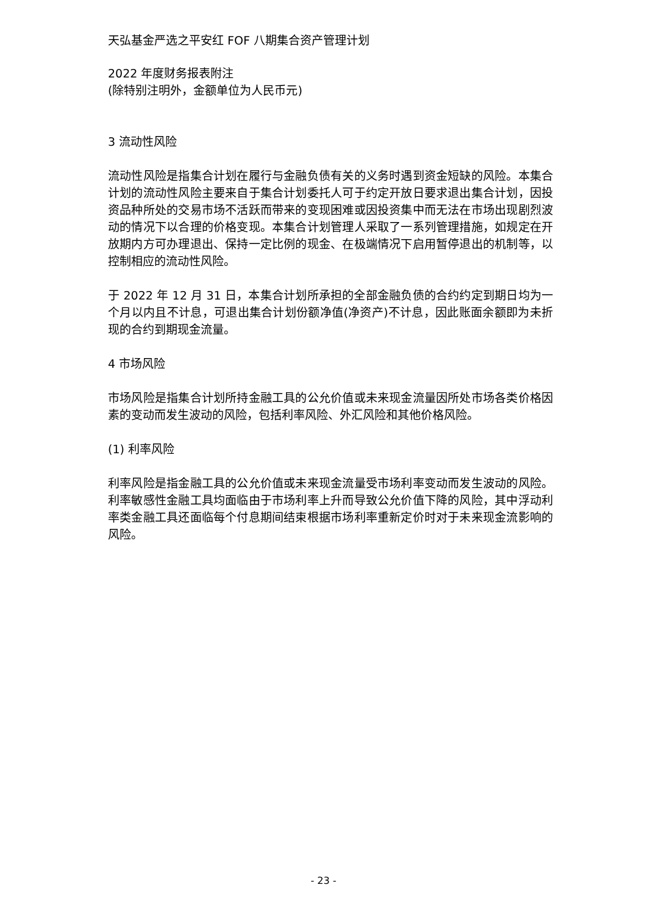天弘基金严选之平安红 FOF 八期集合资产管理计划
2022 年度财务报表附注
(除特别注明外，金额单位为人民币元)
3 流动性风险
流动性风险是指集合计划在履行与金融负债有关的义务时遇到资金短缺的风险。本集合计划的流动性风险主要来自于集合计划委托人可于约定开放日要求退出集合计划，因投资品种所处的交易市场不活跃而带来的变现困难或因投资集中而无法在市场出现剧烈波动的情况下以合理的价格变现。本集合计划管理人采取了一系列管理措施，如规定在开放期内方可办理退出、保持一定比例的现金、在极端情况下启用暂停退出的机制等，以控制相应的流动性风险。
于 2022 年 12 月 31 日，本集合计划所承担的全部金融负债的合约约定到期日均为一个月以内且不计息，可退出集合计划份额净值(净资产)不计息，因此账面余额即为未折现的合约到期现金流量。
4 市场风险
市场风险是指集合计划所持金融工具的公允价值或未来现金流量因所处市场各类价格因素的变动而发生波动的风险，包括利率风险、外汇风险和其他价格风险。
(1) 利率风险
利率风险是指金融工具的公允价值或未来现金流量受市场利率变动而发生波动的风险。利率敏感性金融工具均面临由于市场利率上升而导致公允价值下降的风险，其中浮动利率类金融工具还面临每个付息期间结束根据市场利率重新定价时对于未来现金流影响的风险。
- 23 -